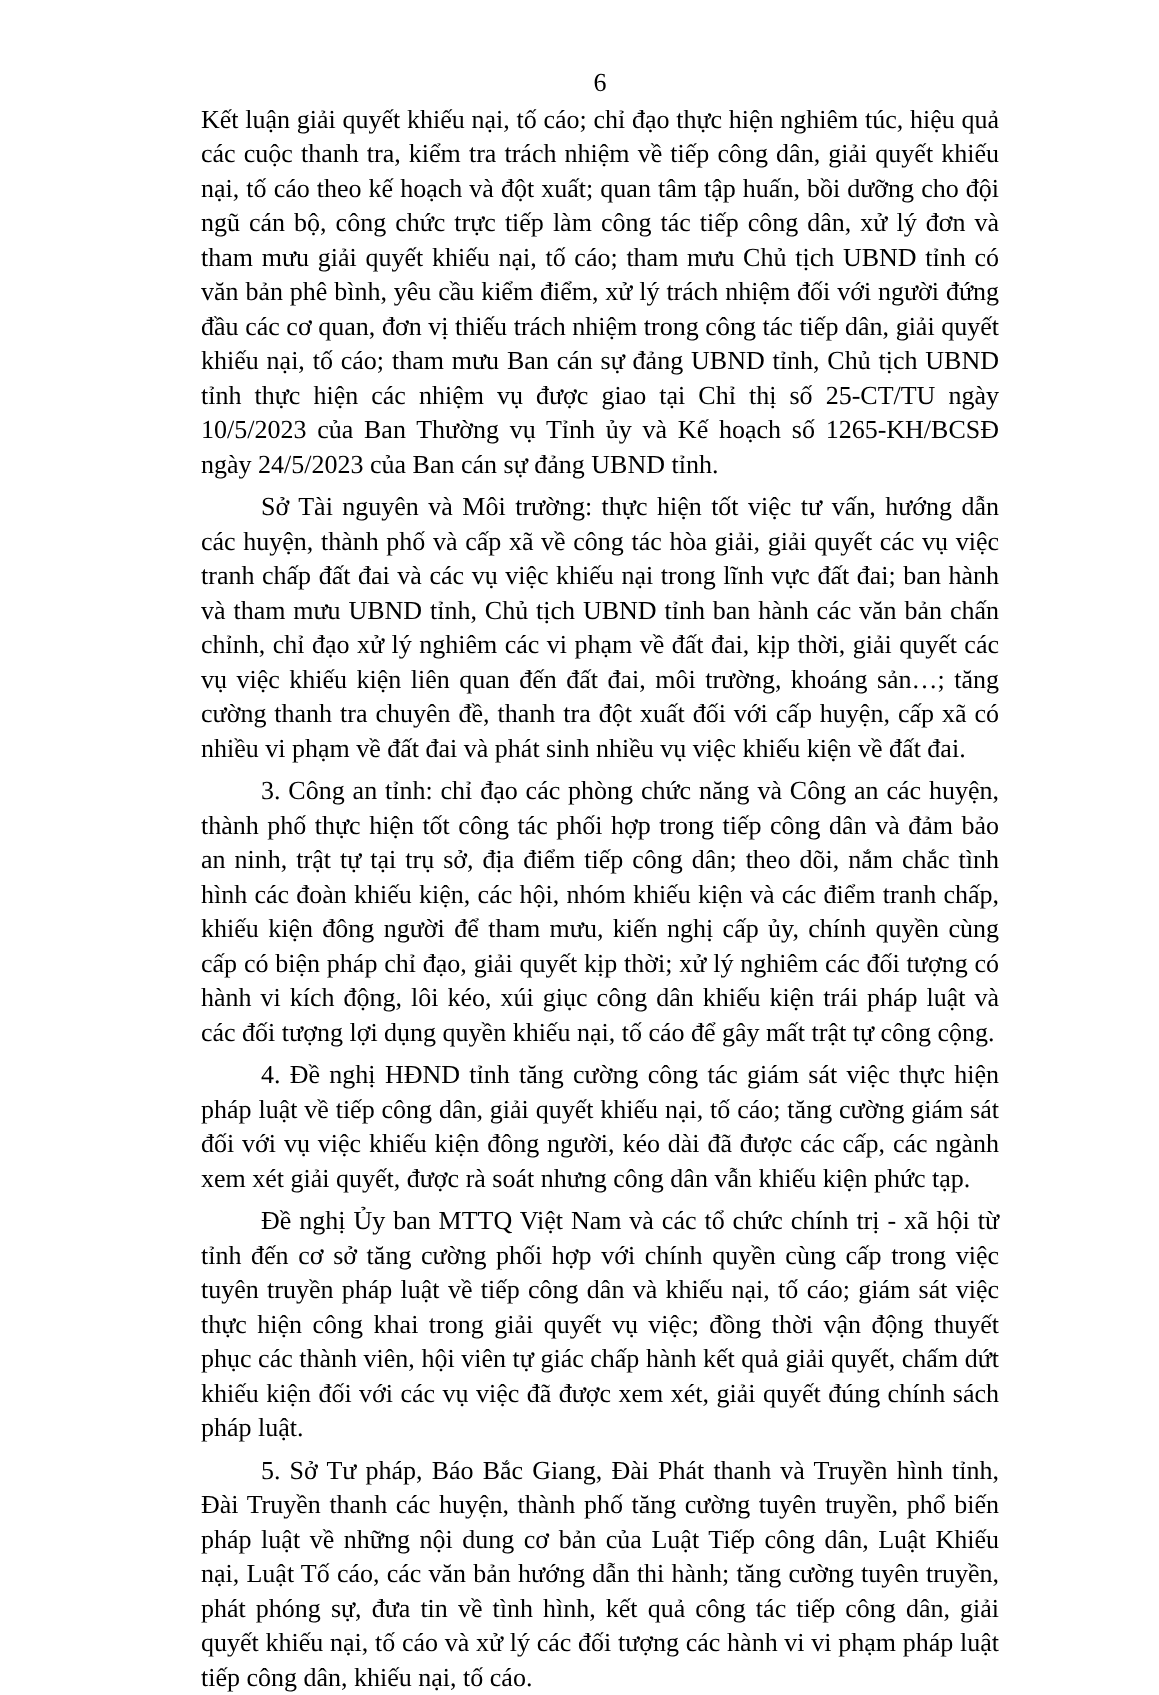6
Kết luận giải quyết khiếu nại, tố cáo; chỉ đạo thực hiện nghiêm túc, hiệu quả các cuộc thanh tra, kiểm tra trách nhiệm về tiếp công dân, giải quyết khiếu nại, tố cáo theo kế hoạch và đột xuất; quan tâm tập huấn, bồi dưỡng cho đội ngũ cán bộ, công chức trực tiếp làm công tác tiếp công dân, xử lý đơn và tham mưu giải quyết khiếu nại, tố cáo; tham mưu Chủ tịch UBND tỉnh có văn bản phê bình, yêu cầu kiểm điểm, xử lý trách nhiệm đối với người đứng đầu các cơ quan, đơn vị thiếu trách nhiệm trong công tác tiếp dân, giải quyết khiếu nại, tố cáo; tham mưu Ban cán sự đảng UBND tỉnh, Chủ tịch UBND tỉnh thực hiện các nhiệm vụ được giao tại Chỉ thị số 25-CT/TU ngày 10/5/2023 của Ban Thường vụ Tỉnh ủy và Kế hoạch số 1265-KH/BCSĐ ngày 24/5/2023 của Ban cán sự đảng UBND tỉnh.
Sở Tài nguyên và Môi trường: thực hiện tốt việc tư vấn, hướng dẫn các huyện, thành phố và cấp xã về công tác hòa giải, giải quyết các vụ việc tranh chấp đất đai và các vụ việc khiếu nại trong lĩnh vực đất đai; ban hành và tham mưu UBND tỉnh, Chủ tịch UBND tỉnh ban hành các văn bản chấn chỉnh, chỉ đạo xử lý nghiêm các vi phạm về đất đai, kịp thời, giải quyết các vụ việc khiếu kiện liên quan đến đất đai, môi trường, khoáng sản…; tăng cường thanh tra chuyên đề, thanh tra đột xuất đối với cấp huyện, cấp xã có nhiều vi phạm về đất đai và phát sinh nhiều vụ việc khiếu kiện về đất đai.
3. Công an tỉnh: chỉ đạo các phòng chức năng và Công an các huyện, thành phố thực hiện tốt công tác phối hợp trong tiếp công dân và đảm bảo an ninh, trật tự tại trụ sở, địa điểm tiếp công dân; theo dõi, nắm chắc tình hình các đoàn khiếu kiện, các hội, nhóm khiếu kiện và các điểm tranh chấp, khiếu kiện đông người để tham mưu, kiến nghị cấp ủy, chính quyền cùng cấp có biện pháp chỉ đạo, giải quyết kịp thời; xử lý nghiêm các đối tượng có hành vi kích động, lôi kéo, xúi giục công dân khiếu kiện trái pháp luật và các đối tượng lợi dụng quyền khiếu nại, tố cáo để gây mất trật tự công cộng.
4. Đề nghị HĐND tỉnh tăng cường công tác giám sát việc thực hiện pháp luật về tiếp công dân, giải quyết khiếu nại, tố cáo; tăng cường giám sát đối với vụ việc khiếu kiện đông người, kéo dài đã được các cấp, các ngành xem xét giải quyết, được rà soát nhưng công dân vẫn khiếu kiện phức tạp.
Đề nghị Ủy ban MTTQ Việt Nam và các tổ chức chính trị - xã hội từ tỉnh đến cơ sở tăng cường phối hợp với chính quyền cùng cấp trong việc tuyên truyền pháp luật về tiếp công dân và khiếu nại, tố cáo; giám sát việc thực hiện công khai trong giải quyết vụ việc; đồng thời vận động thuyết phục các thành viên, hội viên tự giác chấp hành kết quả giải quyết, chấm dứt khiếu kiện đối với các vụ việc đã được xem xét, giải quyết đúng chính sách pháp luật.
5. Sở Tư pháp, Báo Bắc Giang, Đài Phát thanh và Truyền hình tỉnh, Đài Truyền thanh các huyện, thành phố tăng cường tuyên truyền, phổ biến pháp luật về những nội dung cơ bản của Luật Tiếp công dân, Luật Khiếu nại, Luật Tố cáo, các văn bản hướng dẫn thi hành; tăng cường tuyên truyền, phát phóng sự, đưa tin về tình hình, kết quả công tác tiếp công dân, giải quyết khiếu nại, tố cáo và xử lý các đối tượng các hành vi vi phạm pháp luật tiếp công dân, khiếu nại, tố cáo.